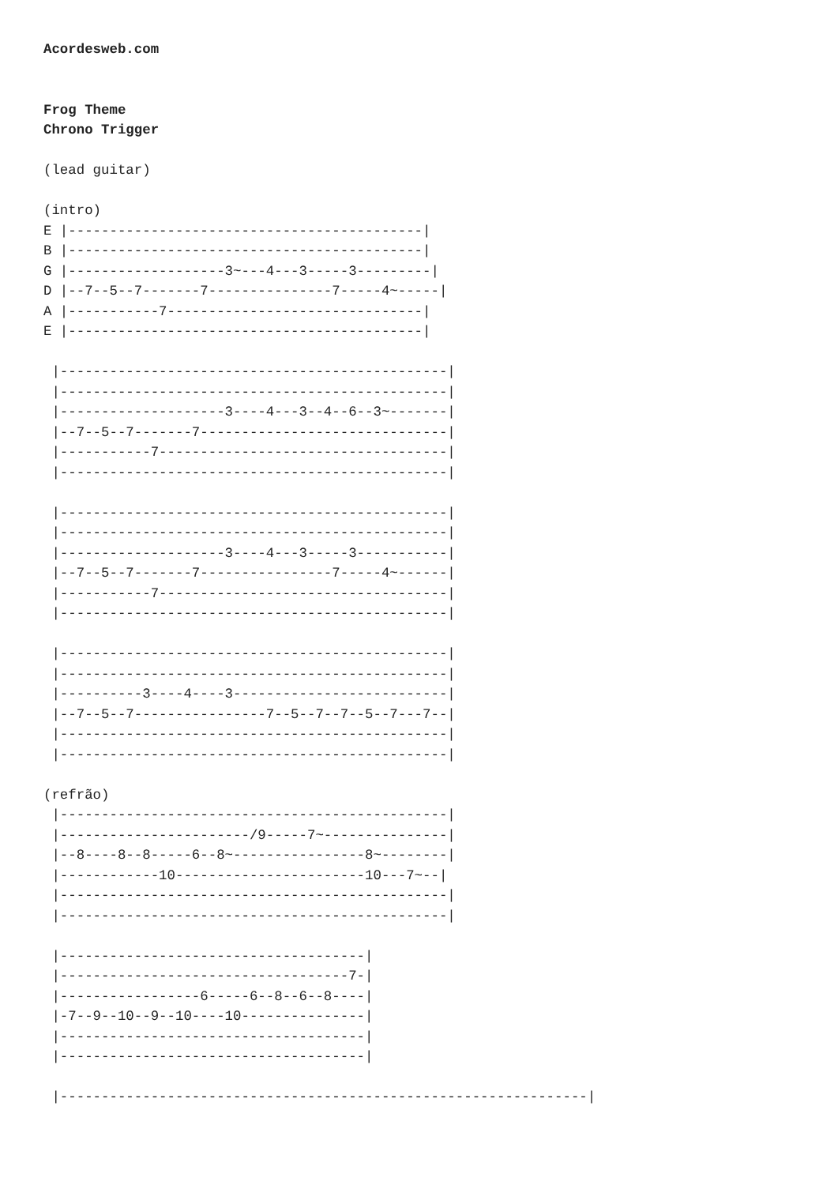Acordesweb.com


Frog Theme
Chrono Trigger

(lead guitar)

(intro)
E |-------------------------------------------|
B |-------------------------------------------|
G |-------------------3~---4---3-----3---------|
D |--7--5--7-------7---------------7-----4~-----|
A |-----------7-------------------------------|
E |-------------------------------------------|

 |-----------------------------------------------|
 |-----------------------------------------------|
 |--------------------3----4---3--4--6--3~-------|
 |--7--5--7-------7------------------------------|
 |-----------7-----------------------------------|
 |-----------------------------------------------|

 |-----------------------------------------------|
 |-----------------------------------------------|
 |--------------------3----4---3-----3-----------|
 |--7--5--7-------7----------------7-----4~------|
 |-----------7-----------------------------------|
 |-----------------------------------------------|

 |-----------------------------------------------|
 |-----------------------------------------------|
 |----------3----4----3--------------------------|
 |--7--5--7----------------7--5--7--7--5--7---7--|
 |-----------------------------------------------|
 |-----------------------------------------------|

(refrão)
 |-----------------------------------------------|
 |-----------------------/9-----7~---------------|
 |--8----8--8-----6--8~----------------8~--------|
 |------------10-----------------------10---7~--|
 |-----------------------------------------------|
 |-----------------------------------------------|

 |-------------------------------------|
 |-----------------------------------7-|
 |-----------------6-----6--8--6--8----|
 |-7--9--10--9--10----10---------------|
 |-------------------------------------|
 |-------------------------------------|

 |----------------------------------------------------------------|